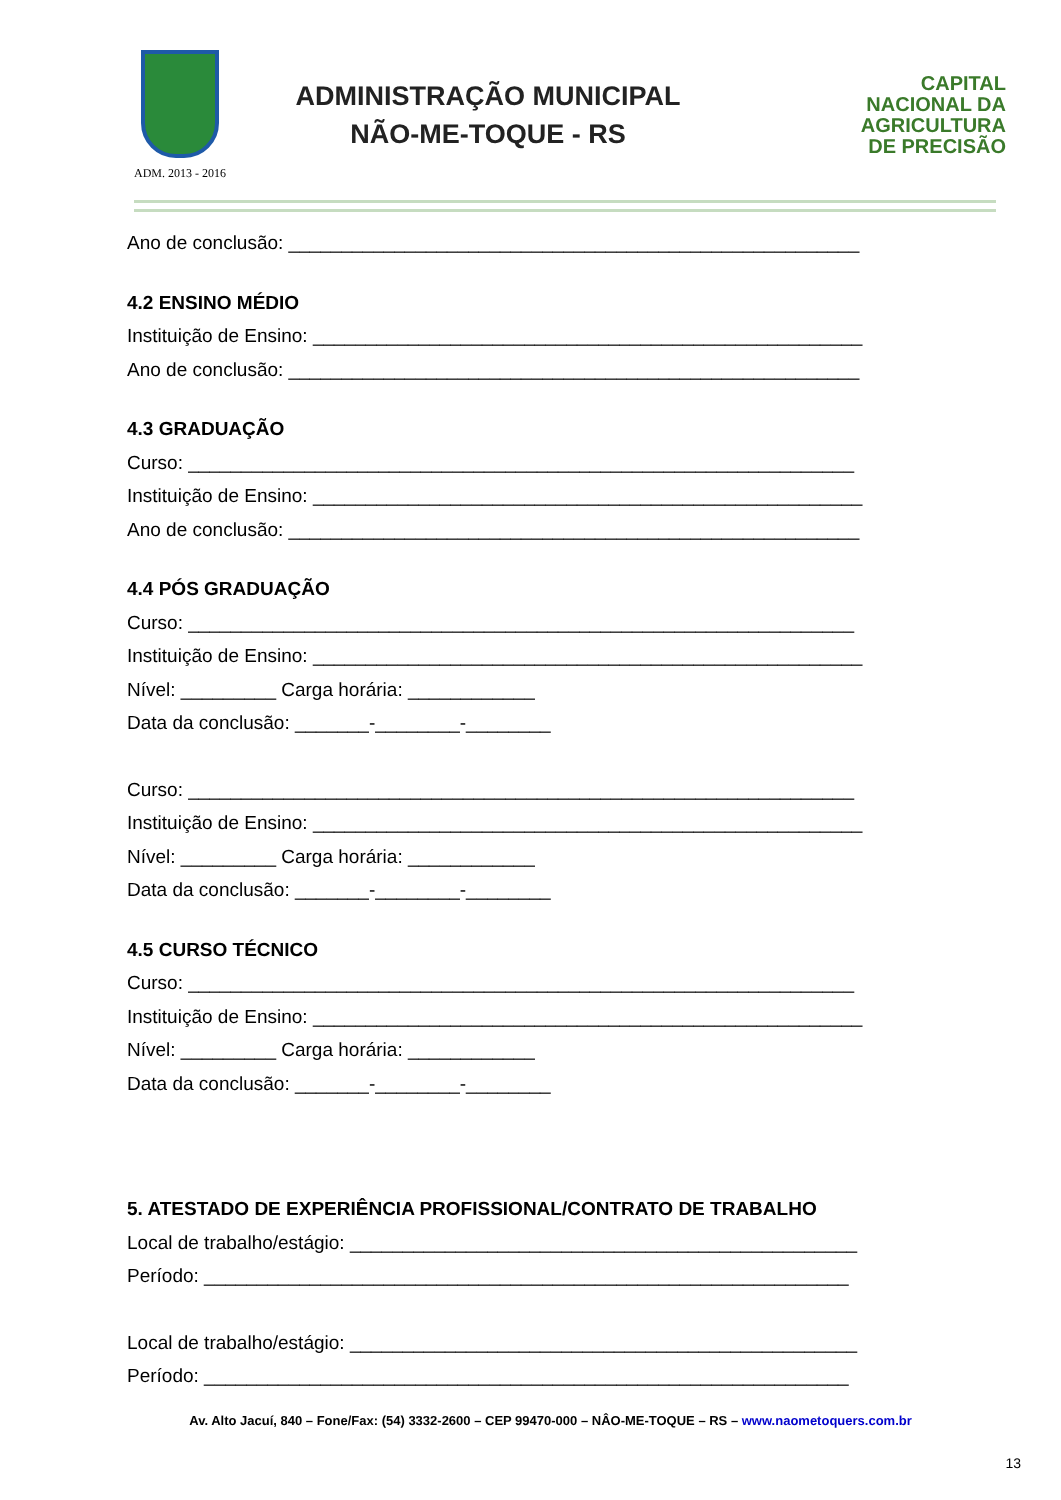ADM. 2013 - 2016
ADMINISTRAÇÃO MUNICIPAL
NÃO-ME-TOQUE - RS
CAPITAL
NACIONAL DA
AGRICULTURA
DE PRECISÃO
Ano de conclusão: ______________________________________________________
4.2 ENSINO MÉDIO
Instituição de Ensino: ____________________________________________________
Ano de conclusão: ______________________________________________________
4.3 GRADUAÇÃO
Curso: _______________________________________________________________
Instituição de Ensino: ____________________________________________________
Ano de conclusão: ______________________________________________________
4.4 PÓS GRADUAÇÃO
Curso: _______________________________________________________________
Instituição de Ensino: ____________________________________________________
Nível: _________ Carga horária: ____________
Data da conclusão: _______-________-________
Curso: _______________________________________________________________
Instituição de Ensino: ____________________________________________________
Nível: _________ Carga horária: ____________
Data da conclusão: _______-________-________
4.5 CURSO TÉCNICO
Curso: _______________________________________________________________
Instituição de Ensino: ____________________________________________________
Nível: _________ Carga horária: ____________
Data da conclusão: _______-________-________
5. ATESTADO DE EXPERIÊNCIA PROFISSIONAL/CONTRATO DE TRABALHO
Local de trabalho/estágio: ________________________________________________
Período: _____________________________________________________________
Local de trabalho/estágio: ________________________________________________
Período: _____________________________________________________________
Av. Alto Jacuí, 840 – Fone/Fax: (54) 3332-2600 – CEP 99470-000 – NÂO-ME-TOQUE – RS – www.naometoquers.com.br
13